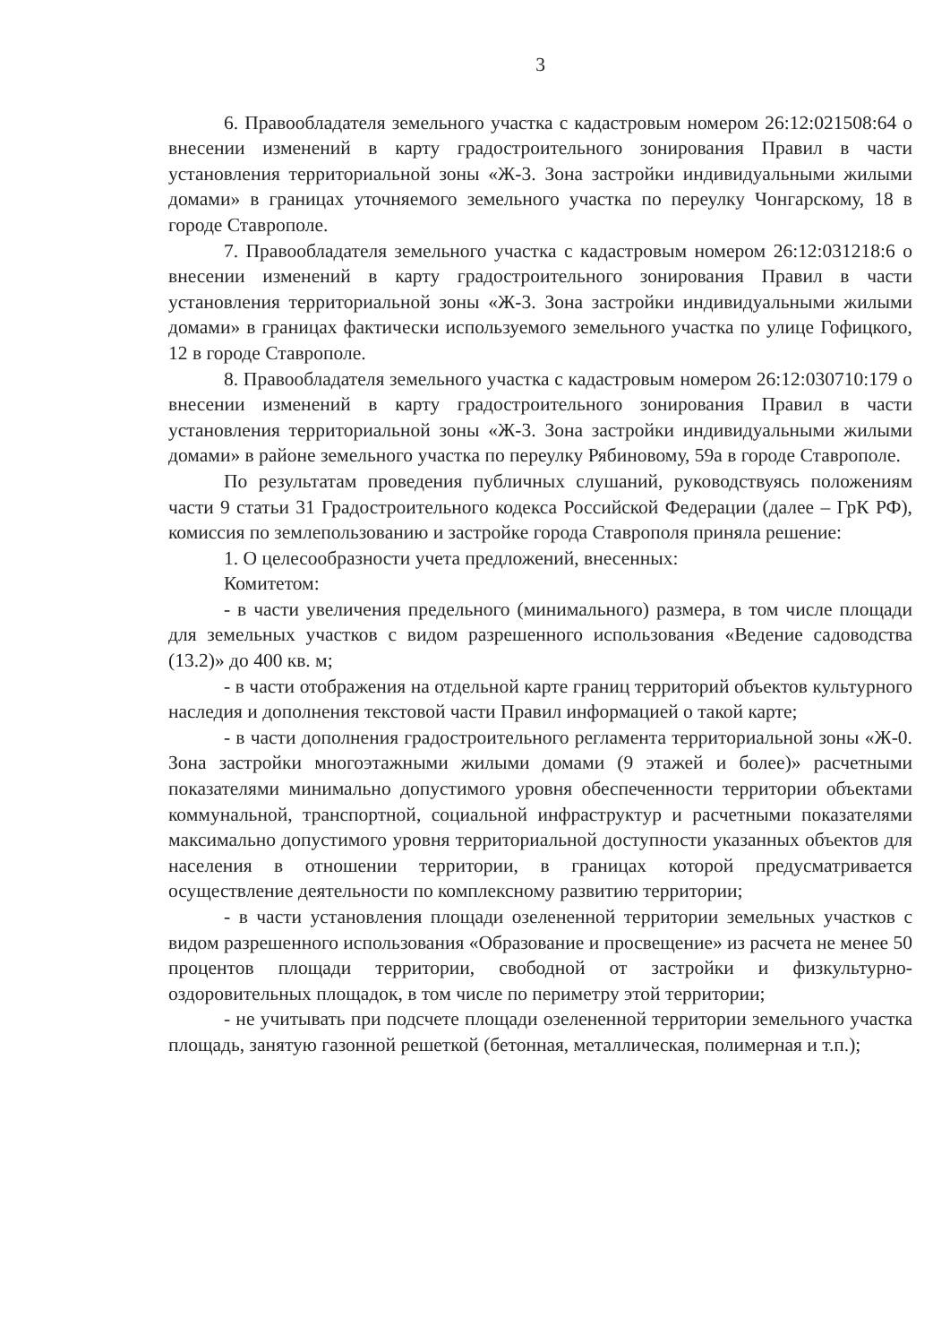3
6. Правообладателя земельного участка с кадастровым номером 26:12:021508:64 о внесении изменений в карту градостроительного зонирования Правил в части установления территориальной зоны «Ж-3. Зона застройки индивидуальными жилыми домами» в границах уточняемого земельного участка по переулку Чонгарскому, 18 в городе Ставрополе.
7. Правообладателя земельного участка с кадастровым номером 26:12:031218:6 о внесении изменений в карту градостроительного зонирования Правил в части установления территориальной зоны «Ж-3. Зона застройки индивидуальными жилыми домами» в границах фактически используемого земельного участка по улице Гофицкого, 12 в городе Ставрополе.
8. Правообладателя земельного участка с кадастровым номером 26:12:030710:179 о внесении изменений в карту градостроительного зонирования Правил в части установления территориальной зоны «Ж-3. Зона застройки индивидуальными жилыми домами» в районе земельного участка по переулку Рябиновому, 59а в городе Ставрополе.
По результатам проведения публичных слушаний, руководствуясь положениям части 9 статьи 31 Градостроительного кодекса Российской Федерации (далее – ГрК РФ), комиссия по землепользованию и застройке города Ставрополя приняла решение:
1. О целесообразности учета предложений, внесенных:
Комитетом:
- в части увеличения предельного (минимального) размера, в том числе площади для земельных участков с видом разрешенного использования «Ведение садоводства (13.2)» до 400 кв. м;
- в части отображения на отдельной карте границ территорий объектов культурного наследия и дополнения текстовой части Правил информацией о такой карте;
- в части дополнения градостроительного регламента территориальной зоны «Ж-0. Зона застройки многоэтажными жилыми домами (9 этажей и более)» расчетными показателями минимально допустимого уровня обеспеченности территории объектами коммунальной, транспортной, социальной инфраструктур и расчетными показателями максимально допустимого уровня территориальной доступности указанных объектов для населения в отношении территории, в границах которой предусматривается осуществление деятельности по комплексному развитию территории;
- в части установления площади озелененной территории земельных участков с видом разрешенного использования «Образование и просвещение» из расчета не менее 50 процентов площади территории, свободной от застройки и физкультурно-оздоровительных площадок, в том числе по периметру этой территории;
- не учитывать при подсчете площади озелененной территории земельного участка площадь, занятую газонной решеткой (бетонная, металлическая, полимерная и т.п.);